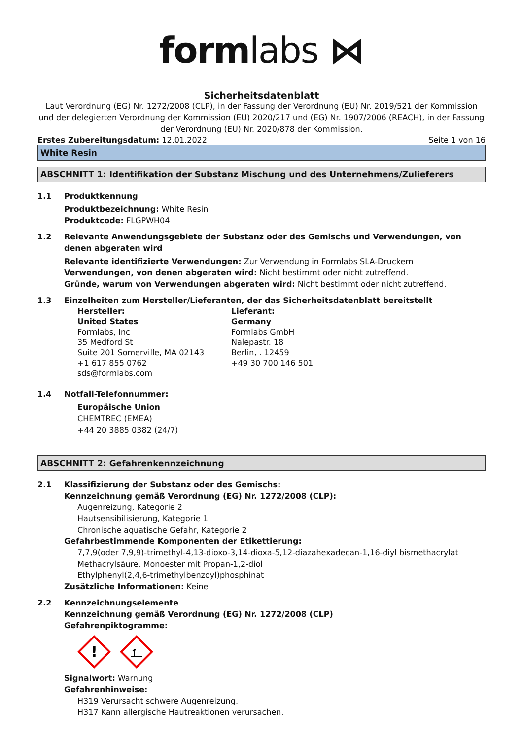formlabs ⋈
Sicherheitsdatenblatt
Laut Verordnung (EG) Nr. 1272/2008 (CLP), in der Fassung der Verordnung (EU) Nr. 2019/521 der Kommission und der delegierten Verordnung der Kommission (EU) 2020/217 und (EG) Nr. 1907/2006 (REACH), in der Fassung der Verordnung (EU) Nr. 2020/878 der Kommission.
Erstes Zubereitungsdatum: 12.01.2022
Seite 1 von 16
White Resin
ABSCHNITT 1: Identifikation der Substanz Mischung und des Unternehmens/Zulieferers
1.1 Produktkennung
Produktbezeichnung: White Resin
Produktcode: FLGPWH04
1.2 Relevante Anwendungsgebiete der Substanz oder des Gemischs und Verwendungen, von denen abgeraten wird
Relevante identifizierte Verwendungen: Zur Verwendung in Formlabs SLA-Druckern
Verwendungen, von denen abgeraten wird: Nicht bestimmt oder nicht zutreffend.
Gründe, warum von Verwendungen abgeraten wird: Nicht bestimmt oder nicht zutreffend.
1.3 Einzelheiten zum Hersteller/Lieferanten, der das Sicherheitsdatenblatt bereitstellt
Hersteller:
United States
Formlabs, Inc
35 Medford St
Suite 201 Somerville, MA 02143
+1 617 855 0762
sds@formlabs.com
Lieferant:
Germany
Formlabs GmbH
Nalepastr. 18
Berlin, . 12459
+49 30 700 146 501
1.4 Notfall-Telefonnummer:
Europäische Union
CHEMTREC (EMEA)
+44 20 3885 0382 (24/7)
ABSCHNITT 2: Gefahrenkennzeichnung
2.1 Klassifizierung der Substanz oder des Gemischs:
Kennzeichnung gemäß Verordnung (EG) Nr. 1272/2008 (CLP):
Augenreizung, Kategorie 2
Hautsensibilisierung, Kategorie 1
Chronische aquatische Gefahr, Kategorie 2
Gefahrbestimmende Komponenten der Etikettierung:
7,7,9(oder 7,9,9)-trimethyl-4,13-dioxo-3,14-dioxa-5,12-diazahexadecan-1,16-diyl bismethacrylat
Methacrylsäure, Monoester mit Propan-1,2-diol
Ethylphenyl(2,4,6-trimethylbenzoyl)phosphinat
Zusätzliche Informationen: Keine
2.2 Kennzeichnungselemente
Kennzeichnung gemäß Verordnung (EG) Nr. 1272/2008 (CLP)
Gefahrenpiktogramme:
!
Signalwort: Warnung
Gefahrenhinweise:
H319 Verursacht schwere Augenreizung.
H317 Kann allergische Hautreaktionen verursachen.